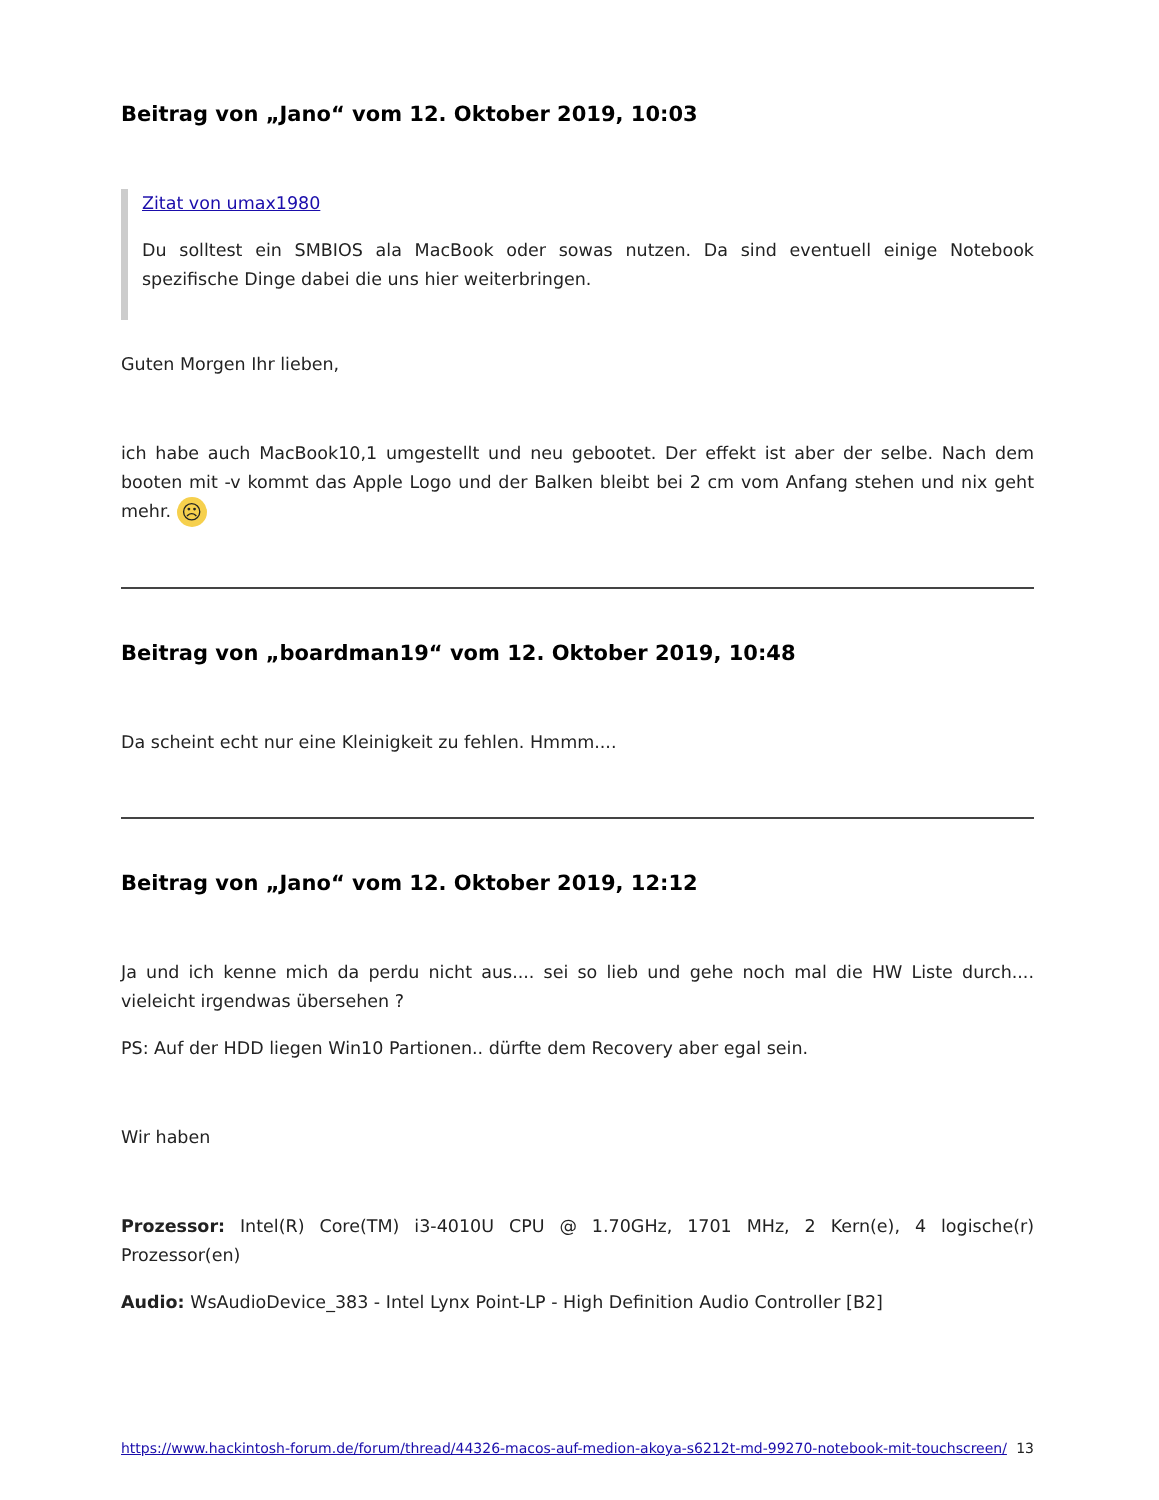Beitrag von „Jano“ vom 12. Oktober 2019, 10:03
Zitat von umax1980
Du solltest ein SMBIOS ala MacBook oder sowas nutzen. Da sind eventuell einige Notebook spezifische Dinge dabei die uns hier weiterbringen.
Guten Morgen Ihr lieben,
ich habe auch MacBook10,1 umgestellt und neu gebootet. Der effekt ist aber der selbe. Nach dem booten mit -v kommt das Apple Logo und der Balken bleibt bei 2 cm vom Anfang stehen und nix geht mehr. ☹
Beitrag von „boardman19“ vom 12. Oktober 2019, 10:48
Da scheint echt nur eine Kleinigkeit zu fehlen. Hmmm....
Beitrag von „Jano“ vom 12. Oktober 2019, 12:12
Ja und ich kenne mich da perdu nicht aus.... sei so lieb und gehe noch mal die HW Liste durch.... vieleicht irgendwas übersehen ?
PS: Auf der HDD liegen Win10 Partionen.. dürfte dem Recovery aber egal sein.
Wir haben
Prozessor: Intel(R) Core(TM) i3-4010U CPU @ 1.70GHz, 1701 MHz, 2 Kern(e), 4 logische(r) Prozessor(en)
Audio: WsAudioDevice_383 - Intel Lynx Point-LP - High Definition Audio Controller [B2]
https://www.hackintosh-forum.de/forum/thread/44326-macos-auf-medion-akoya-s6212t-md-99270-notebook-mit-touchscreen/ 13